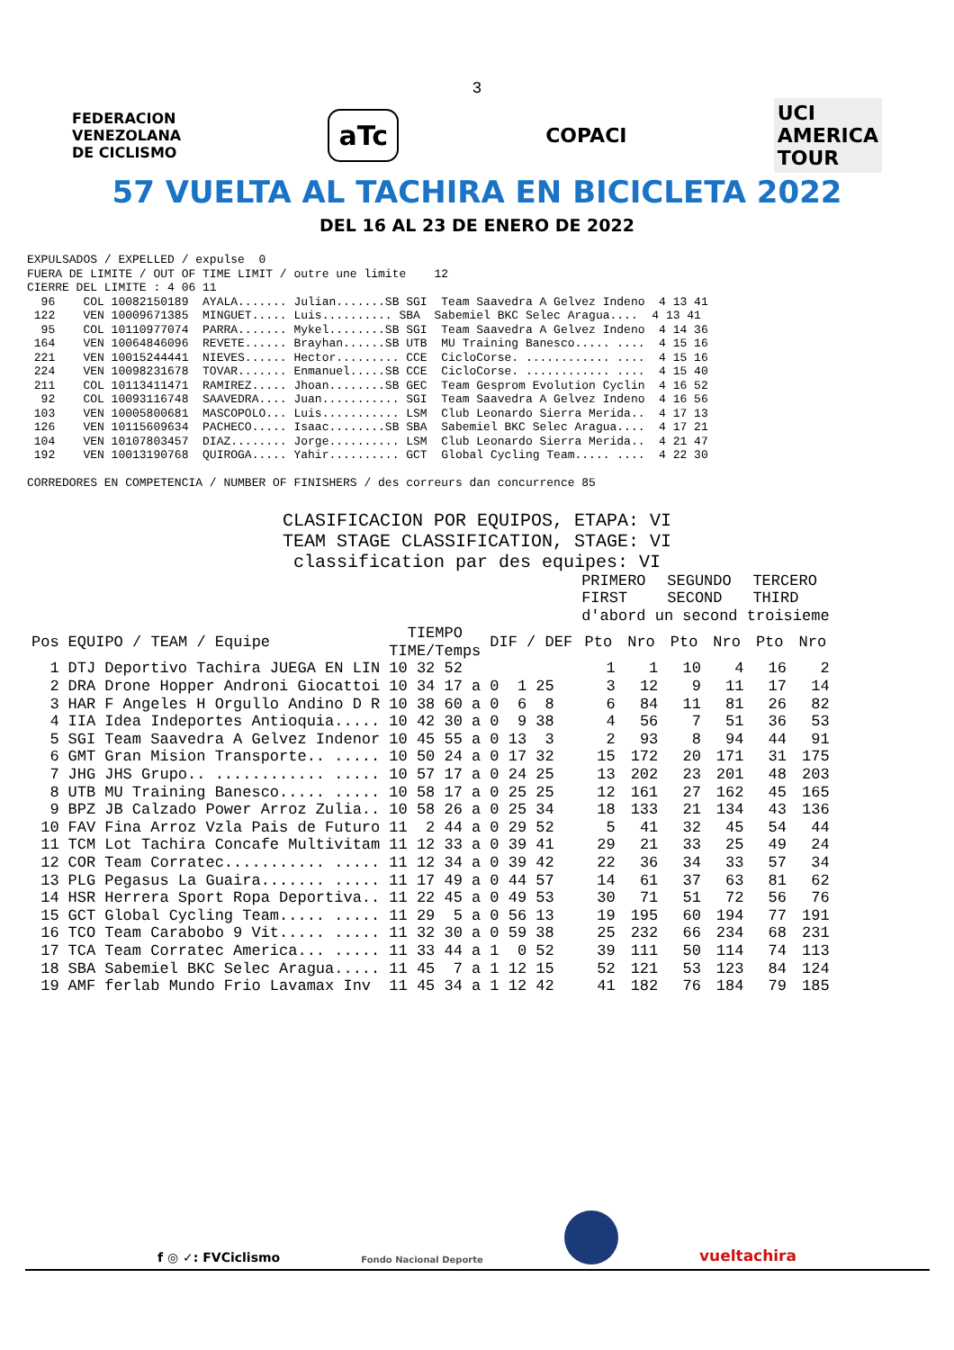3
FEDERACION
VENEZOLANA
DE CICLISMO aTc COPACI UCI
AMERICA
TOUR
57 VUELTA AL TACHIRA EN BICICLETA 2022
DEL 16 AL 23 DE ENERO DE 2022
EXPULSADOS / EXPELLED / expulse  0
FUERA DE LIMITE / OUT OF TIME LIMIT / outre une limite    12
CIERRE DEL LIMITE : 4 06 11
  96    COL 10082150189  AYALA....... Julian.......SB SGI  Team Saavedra A Gelvez Indeno  4 13 41
 122    VEN 10009671385  MINGUET..... Luis.......... SBA  Sabemiel BKC Selec Aragua....  4 13 41
  95    COL 10110977074  PARRA....... Mykel........SB SGI  Team Saavedra A Gelvez Indeno  4 14 36
 164    VEN 10064846096  REVETE...... Brayhan......SB UTB  MU Training Banesco..... ....  4 15 16
 221    VEN 10015244441  NIEVES...... Hector......... CCE  CicloCorse. ............ ....  4 15 16
 224    VEN 10098231678  TOVAR....... Enmanuel.....SB CCE  CicloCorse. ............ ....  4 15 40
 211    COL 10113411471  RAMIREZ..... Jhoan........SB GEC  Team Gesprom Evolution Cyclin  4 16 52
  92    COL 10093116748  SAAVEDRA.... Juan........... SGI  Team Saavedra A Gelvez Indeno  4 16 56
 103    VEN 10005800681  MASCOPOLO... Luis........... LSM  Club Leonardo Sierra Merida..  4 17 13
 126    VEN 10115609634  PACHECO..... Isaac........SB SBA  Sabemiel BKC Selec Aragua....  4 17 21
 104    VEN 10107803457  DIAZ........ Jorge.......... LSM  Club Leonardo Sierra Merida..  4 21 47
 192    VEN 10013190768  QUIROGA..... Yahir.......... GCT  Global Cycling Team..... ....  4 22 30

CORREDORES EN COMPETENCIA / NUMBER OF FINISHERS / des correurs dan concurrence 85
CLASIFICACION POR EQUIPOS, ETAPA: VI
TEAM STAGE CLASSIFICATION, STAGE: VI
classification par des equipes: VI
| | | | | | PRIMERO | | SEGUNDO | | TERCERO | |
| --- | --- | --- | --- | --- | --- | --- | --- | --- | --- | --- |
| | | | | | FIRST | | SECOND | | THIRD | |
| | | | | | d'abord un second troisieme | | | | | |
| Pos | EQUIPO / TEAM / Equipe | | TIEMPO TIME/Temps | DIF / DEF | Pto | Nro | Pto | Nro | Pto | Nro |
| 1 | DTJ | Deportivo Tachira JUEGA EN LIN | 10 32 52 | | 1 | 1 | 10 | 4 | 16 | 2 |
| 2 | DRA | Drone Hopper Androni Giocattoi | 10 34 17 a | 0 1 25 | 3 | 12 | 9 | 11 | 17 | 14 |
| 3 | HAR | F Angeles H Orgullo Andino D R | 10 38 60 a | 0 6 8 | 6 | 84 | 11 | 81 | 26 | 82 |
| 4 | IIA | Idea Indeportes Antioquia..... | 10 42 30 a | 0 9 38 | 4 | 56 | 7 | 51 | 36 | 53 |
| 5 | SGI | Team Saavedra A Gelvez Indenor | 10 45 55 a | 0 13 3 | 2 | 93 | 8 | 94 | 44 | 91 |
| 6 | GMT | Gran Mision Transporte.. ..... | 10 50 24 a | 0 17 32 | 15 | 172 | 20 | 171 | 31 | 175 |
| 7 | JHG | JHS Grupo.. ............ ..... | 10 57 17 a | 0 24 25 | 13 | 202 | 23 | 201 | 48 | 203 |
| 8 | UTB | MU Training Banesco..... ..... | 10 58 17 a | 0 25 25 | 12 | 161 | 27 | 162 | 45 | 165 |
| 9 | BPZ | JB Calzado Power Arroz Zulia.. | 10 58 26 a | 0 25 34 | 18 | 133 | 21 | 134 | 43 | 136 |
| 10 | FAV | Fina Arroz Vzla Pais de Futuro | 11 2 44 a | 0 29 52 | 5 | 41 | 32 | 45 | 54 | 44 |
| 11 | TCM | Lot Tachira Concafe Multivitam | 11 12 33 a | 0 39 41 | 29 | 21 | 33 | 25 | 49 | 24 |
| 12 | COR | Team Corratec........... ..... | 11 12 34 a | 0 39 42 | 22 | 36 | 34 | 33 | 57 | 34 |
| 13 | PLG | Pegasus La Guaira....... ..... | 11 17 49 a | 0 44 57 | 14 | 61 | 37 | 63 | 81 | 62 |
| 14 | HSR | Herrera Sport Ropa Deportiva.. | 11 22 45 a | 0 49 53 | 30 | 71 | 51 | 72 | 56 | 76 |
| 15 | GCT | Global Cycling Team..... ..... | 11 29 5 a | 0 56 13 | 19 | 195 | 60 | 194 | 77 | 191 |
| 16 | TCO | Team Carabobo 9 Vit..... ..... | 11 32 30 a | 0 59 38 | 25 | 232 | 66 | 234 | 68 | 231 |
| 17 | TCA | Team Corratec America... ..... | 11 33 44 a | 1 0 52 | 39 | 111 | 50 | 114 | 74 | 113 |
| 18 | SBA | Sabemiel BKC Selec Aragua..... | 11 45 7 a | 1 12 15 | 52 | 121 | 53 | 123 | 84 | 124 |
| 19 | AMF | ferlab Mundo Frio Lavamax Inv | 11 45 34 a | 1 12 42 | 41 | 182 | 76 | 184 | 79 | 185 |
f ◎ ✓: FVCiclismo Fondo Nacional Deporte vueltachira